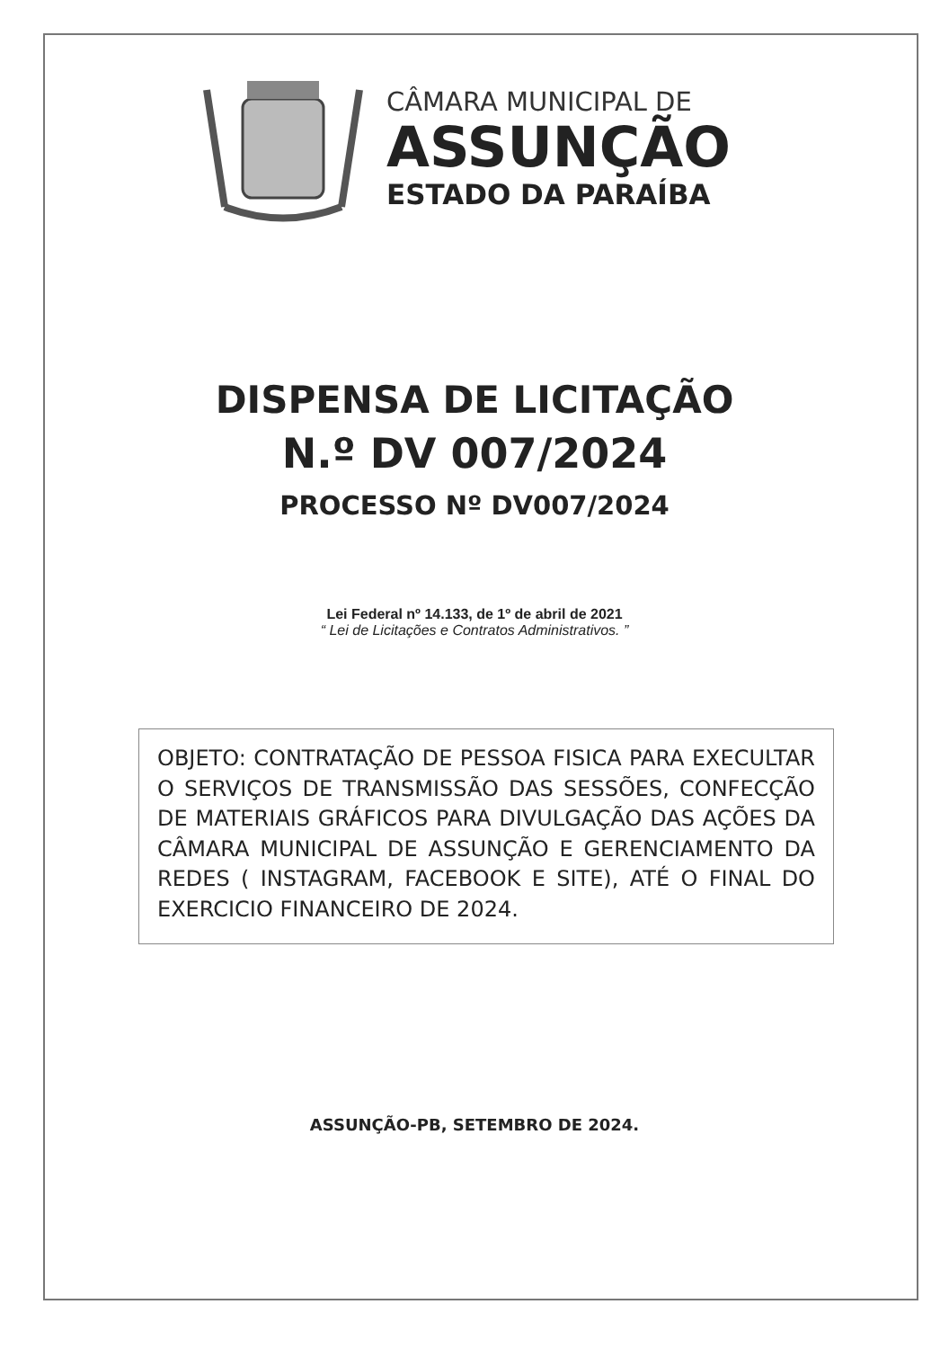CÂMARA MUNICIPAL DE
ASSUNÇÃO
ESTADO DA PARAÍBA
DISPENSA DE LICITAÇÃO
N.º DV 007/2024
PROCESSO Nº DV007/2024
Lei Federal nº 14.133, de 1º de abril de 2021
“ Lei de Licitações e Contratos Administrativos. ”
OBJETO: CONTRATAÇÃO DE PESSOA FISICA PARA EXECULTAR O SERVIÇOS DE TRANSMISSÃO DAS SESSÕES, CONFECÇÃO DE MATERIAIS GRÁFICOS PARA DIVULGAÇÃO DAS AÇÕES DA CÂMARA MUNICIPAL DE ASSUNÇÃO E GERENCIAMENTO DA REDES ( INSTAGRAM, FACEBOOK E SITE), ATÉ O FINAL DO EXERCICIO FINANCEIRO DE 2024.
ASSUNÇÃO-PB, SETEMBRO DE 2024.